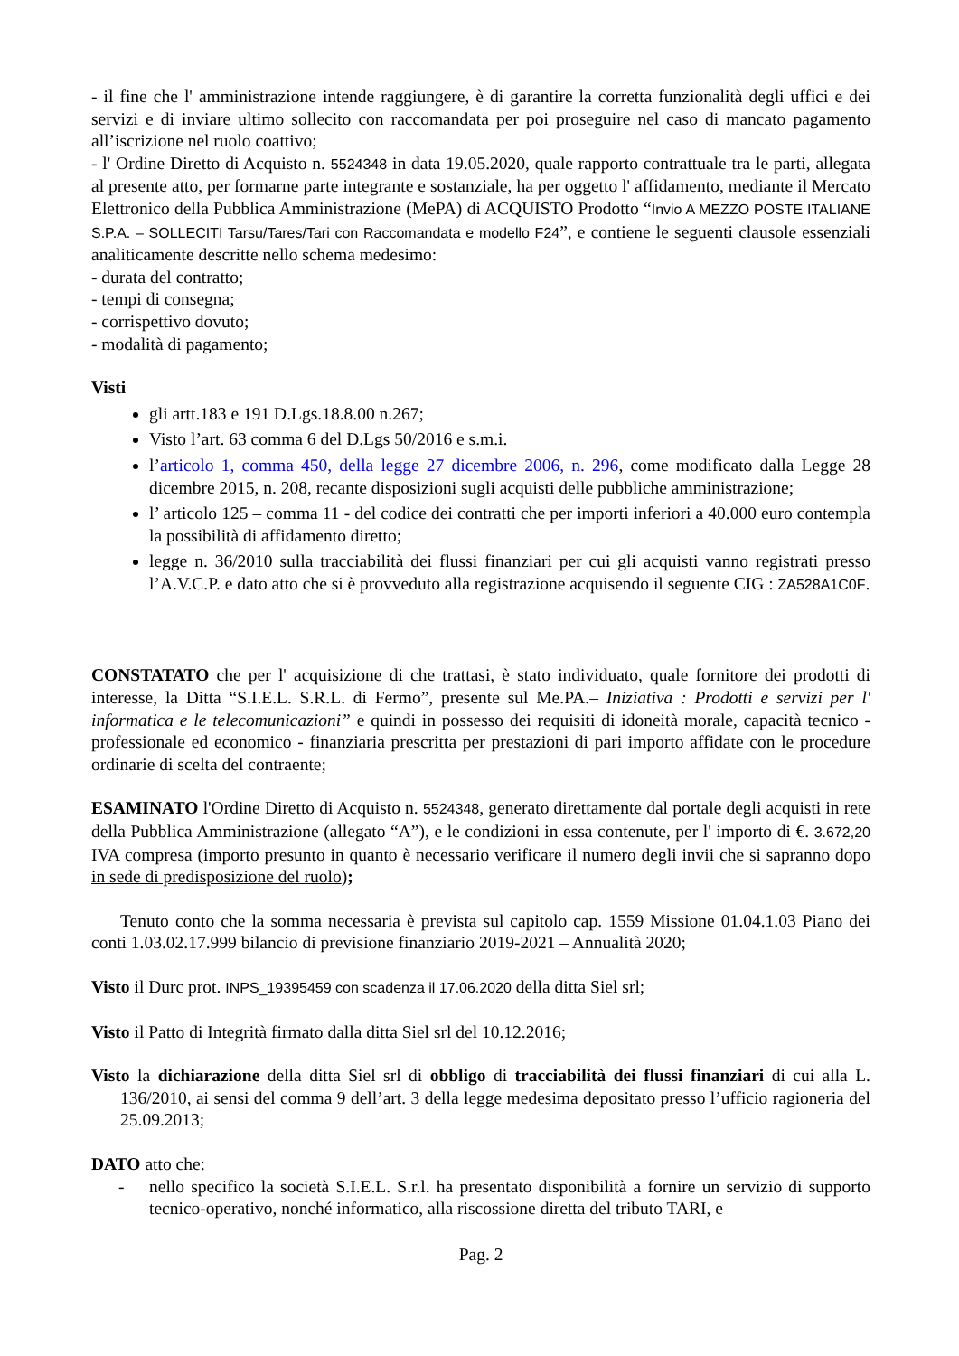- il fine che l' amministrazione intende raggiungere, è di garantire la corretta funzionalità degli uffici e dei servizi e di inviare ultimo sollecito con raccomandata per poi proseguire nel caso di mancato pagamento all’iscrizione nel ruolo coattivo;
- l' Ordine Diretto di Acquisto n. 5524348 in data 19.05.2020, quale rapporto contrattuale tra le parti, allegata al presente atto, per formarne parte integrante e sostanziale, ha per oggetto l' affidamento, mediante il Mercato Elettronico della Pubblica Amministrazione (MePA) di ACQUISTO Prodotto “Invio A MEZZO POSTE ITALIANE S.P.A. – SOLLECITI Tarsu/Tares/Tari con Raccomandata e modello F24”, e contiene le seguenti clausole essenziali analiticamente descritte nello schema medesimo:
- durata del contratto;
- tempi di consegna;
- corrispettivo dovuto;
- modalità di pagamento;
Visti
gli artt.183 e 191 D.Lgs.18.8.00 n.267;
Visto l’art. 63 comma 6 del D.Lgs 50/2016 e s.m.i.
l’articolo 1, comma 450, della legge 27 dicembre 2006, n. 296, come modificato dalla Legge 28 dicembre 2015, n. 208, recante disposizioni sugli acquisti delle pubbliche amministrazione;
l’ articolo 125 – comma 11 - del codice dei contratti che per importi inferiori a 40.000 euro contempla la possibilità di affidamento diretto;
legge n. 36/2010 sulla tracciabilità dei flussi finanziari per cui gli acquisti vanno registrati presso l’A.V.C.P. e dato atto che si è provveduto alla registrazione acquisendo il seguente CIG : ZA528A1C0F.
CONSTATATO che per l' acquisizione di che trattasi, è stato individuato, quale fornitore dei prodotti di interesse, la Ditta “S.I.E.L. S.R.L. di Fermo”, presente sul Me.PA.– Iniziativa : Prodotti e servizi per l' informatica e le telecomunicazioni” e quindi in possesso dei requisiti di idoneità morale, capacità tecnico - professionale ed economico - finanziaria prescritta per prestazioni di pari importo affidate con le procedure ordinarie di scelta del contraente;
ESAMINATO l'Ordine Diretto di Acquisto n. 5524348, generato direttamente dal portale degli acquisti in rete della Pubblica Amministrazione (allegato “A”), e le condizioni in essa contenute, per l' importo di €. 3.672,20 IVA compresa (importo presunto in quanto è necessario verificare il numero degli invii che si sapranno dopo in sede di predisposizione del ruolo);
Tenuto conto che la somma necessaria è prevista sul capitolo cap. 1559 Missione 01.04.1.03 Piano dei conti 1.03.02.17.999 bilancio di previsione finanziario 2019-2021 – Annualità 2020;
Visto il Durc prot. INPS_19395459 con scadenza il 17.06.2020 della ditta Siel srl;
Visto il Patto di Integrità firmato dalla ditta Siel srl del 10.12.2016;
Visto la dichiarazione della ditta Siel srl di obbligo di tracciabilità dei flussi finanziari di cui alla L. 136/2010, ai sensi del comma 9 dell’art. 3 della legge medesima depositato presso l’ufficio ragioneria del 25.09.2013;
DATO atto che:
- nello specifico la società S.I.E.L. S.r.l. ha presentato disponibilità a fornire un servizio di supporto tecnico-operativo, nonché informatico, alla riscossione diretta del tributo TARI, e
Pag. 2